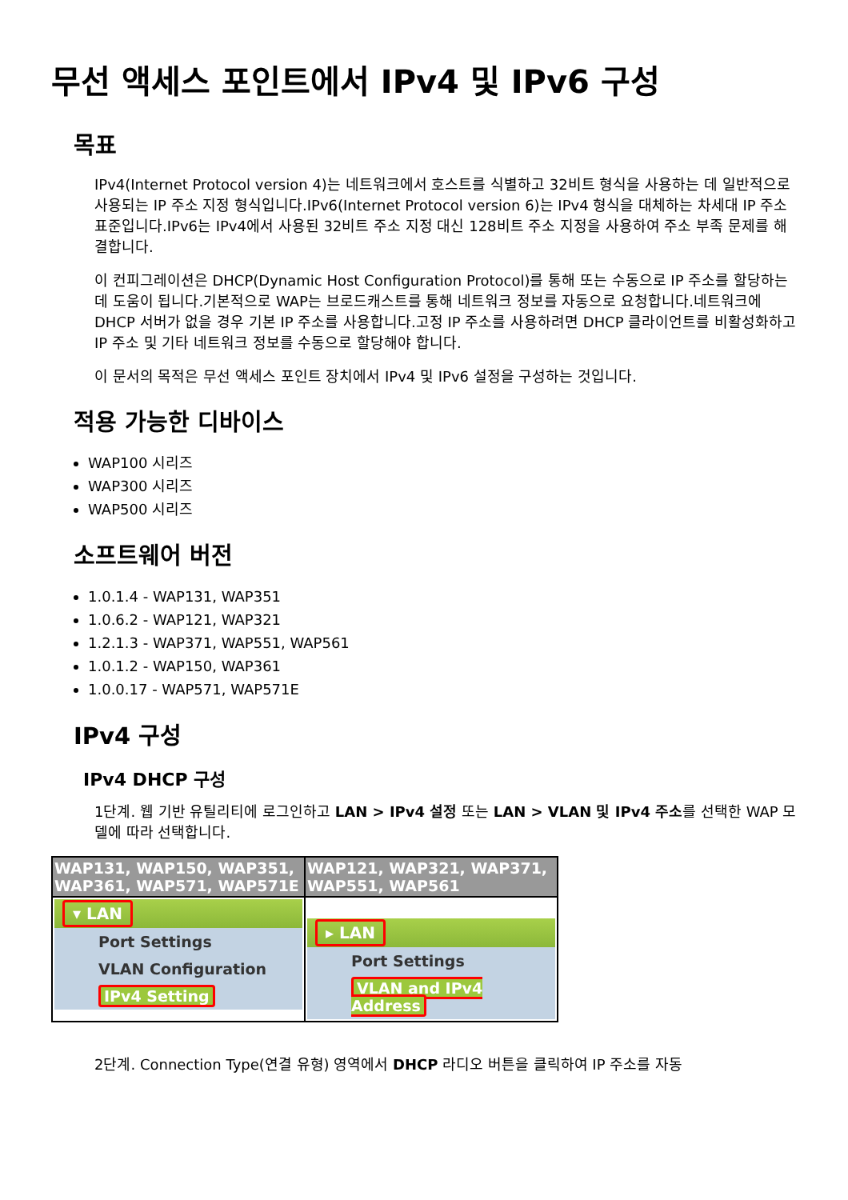무선 액세스 포인트에서 IPv4 및 IPv6 구성
목표
IPv4(Internet Protocol version 4)는 네트워크에서 호스트를 식별하고 32비트 형식을 사용하는 데 일반적으로 사용되는 IP 주소 지정 형식입니다.IPv6(Internet Protocol version 6)는 IPv4 형식을 대체하는 차세대 IP 주소 표준입니다.IPv6는 IPv4에서 사용된 32비트 주소 지정 대신 128비트 주소 지정을 사용하여 주소 부족 문제를 해결합니다.
이 컨피그레이션은 DHCP(Dynamic Host Configuration Protocol)를 통해 또는 수동으로 IP 주소를 할당하는 데 도움이 됩니다.기본적으로 WAP는 브로드캐스트를 통해 네트워크 정보를 자동으로 요청합니다.네트워크에 DHCP 서버가 없을 경우 기본 IP 주소를 사용합니다.고정 IP 주소를 사용하려면 DHCP 클라이언트를 비활성화하고 IP 주소 및 기타 네트워크 정보를 수동으로 할당해야 합니다.
이 문서의 목적은 무선 액세스 포인트 장치에서 IPv4 및 IPv6 설정을 구성하는 것입니다.
적용 가능한 디바이스
WAP100 시리즈
WAP300 시리즈
WAP500 시리즈
소프트웨어 버전
1.0.1.4 - WAP131, WAP351
1.0.6.2 - WAP121, WAP321
1.2.1.3 - WAP371, WAP551, WAP561
1.0.1.2 - WAP150, WAP361
1.0.0.17 - WAP571, WAP571E
IPv4 구성
IPv4 DHCP 구성
1단계. 웹 기반 유틸리티에 로그인하고 LAN > IPv4 설정 또는 LAN > VLAN 및 IPv4 주소를 선택한 WAP 모델에 따라 선택합니다.
| WAP131, WAP150, WAP351, WAP361, WAP571, WAP571E | WAP121, WAP321, WAP371, WAP551, WAP561 |
| --- | --- |
| ▾ LAN Port Settings VLAN Configuration IPv4 Setting | ▸ LAN Port Settings VLAN and IPv4 Address |
2단계. Connection Type(연결 유형) 영역에서 DHCP 라디오 버튼을 클릭하여 IP 주소를 자동